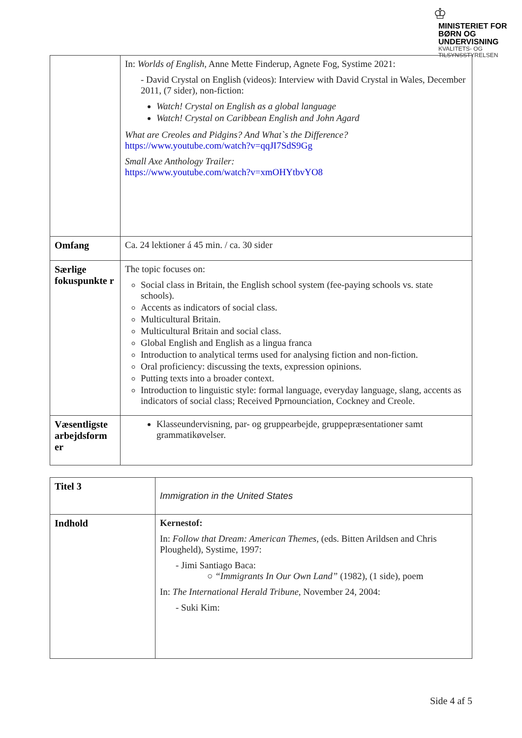♔
MINISTERIET FOR
BØRN OG
UNDERVISNING
KVALITETS- OG
TILSYNSSTYRELSEN
| | In: Worlds of English , Anne Mette Finderup, Agnete Fog, Systime 2021: - David Crystal on English (videos): Interview with David Crystal in Wales, December 2011, (7 sider), non-fiction: Watch! Crystal on English as a global language Watch! Crystal on Caribbean English and John Agard What are Creoles and Pidgins? And What`s the Difference? https://www.youtube.com/watch?v=qqJI7SdS9Gg Small Axe Anthology Trailer: https://www.youtube.com/watch?v=xmOHYtbvYO8 |
| Omfang | Ca. 24 lektioner á 45 min. / ca. 30 sider |
| Særlige fokuspunkte r | The topic focuses on: Social class in Britain, the English school system (fee-paying schools vs. state schools). Accents as indicators of social class. Multicultural Britain. Multicultural Britain and social class. Global English and English as a lingua franca Introduction to analytical terms used for analysing fiction and non-fiction. Oral proficiency: discussing the texts, expression opinions. Putting texts into a broader context. Introduction to linguistic style: formal language, everyday language, slang, accents as indicators of social class; Received Pprnounciation, Cockney and Creole. |
| Væsentligste arbejdsform er | Klasseundervisning, par- og gruppearbejde, gruppepræsentationer samt grammatikøvelser. |
| Titel 3 | Immigration in the United States |
| Indhold | Kernestof: In: Follow that Dream: American Themes, (eds. Bitten Arildsen and Chris Plougheld), Systime, 1997: - Jimi Santiago Baca: ○ “Immigrants In Our Own Land” (1982), (1 side), poem In: The International Herald Tribune , November 24, 2004: - Suki Kim: |
Side 4 af 5